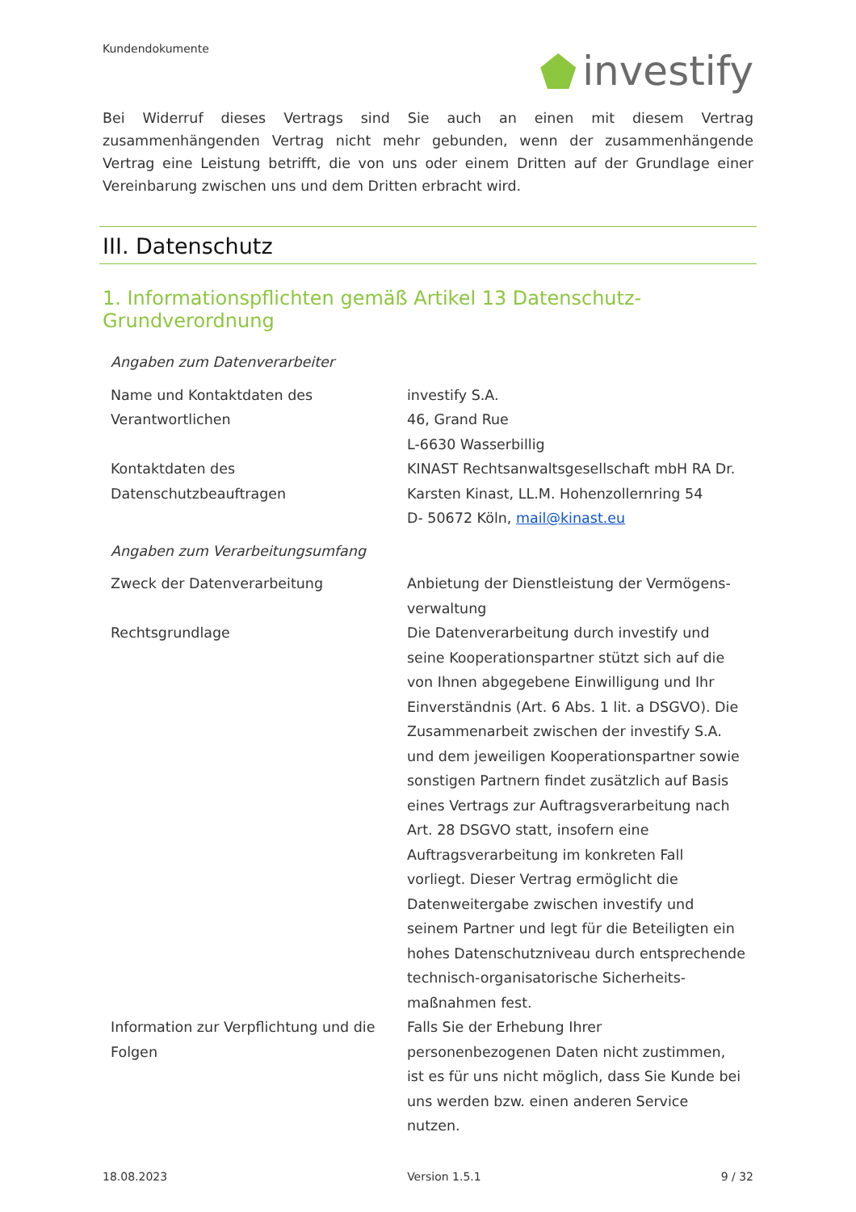Kundendokumente
investify
Bei Widerruf dieses Vertrags sind Sie auch an einen mit diesem Vertrag zusammenhängenden Vertrag nicht mehr gebunden, wenn der zusammenhängende Vertrag eine Leistung betrifft, die von uns oder einem Dritten auf der Grundlage einer Vereinbarung zwischen uns und dem Dritten erbracht wird.
III. Datenschutz
1. Informationspflichten gemäß Artikel 13 Datenschutz-Grundverordnung
| Angaben zum Datenverarbeiter | |
| Name und Kontaktdaten des Verantwortlichen | investify S.A. 46, Grand Rue L-6630 Wasserbillig |
| Kontaktdaten des Datenschutzbeauftragen | KINAST Rechtsanwaltsgesellschaft mbH RA Dr. Karsten Kinast, LL.M. Hohenzollernring 54 D- 50672 Köln, mail@kinast.eu |
| Angaben zum Verarbeitungsumfang | |
| Zweck der Datenverarbeitung | Anbietung der Dienstleistung der Vermögens-verwaltung |
| Rechtsgrundlage | Die Datenverarbeitung durch investify und seine Kooperationspartner stützt sich auf die von Ihnen abgegebene Einwilligung und Ihr Einverständnis (Art. 6 Abs. 1 lit. a DSGVO). Die Zusammenarbeit zwischen der investify S.A. und dem jeweiligen Kooperationspartner sowie sonstigen Partnern findet zusätzlich auf Basis eines Vertrags zur Auftragsverarbeitung nach Art. 28 DSGVO statt, insofern eine Auftragsverarbeitung im konkreten Fall vorliegt. Dieser Vertrag ermöglicht die Datenweitergabe zwischen investify und seinem Partner und legt für die Beteiligten ein hohes Datenschutzniveau durch entsprechende technisch-organisatorische Sicherheits-maßnahmen fest. |
| Information zur Verpflichtung und die Folgen | Falls Sie der Erhebung Ihrer personenbezogenen Daten nicht zustimmen, ist es für uns nicht möglich, dass Sie Kunde bei uns werden bzw. einen anderen Service nutzen. |
18.08.2023 Version 1.5.1 9 / 32